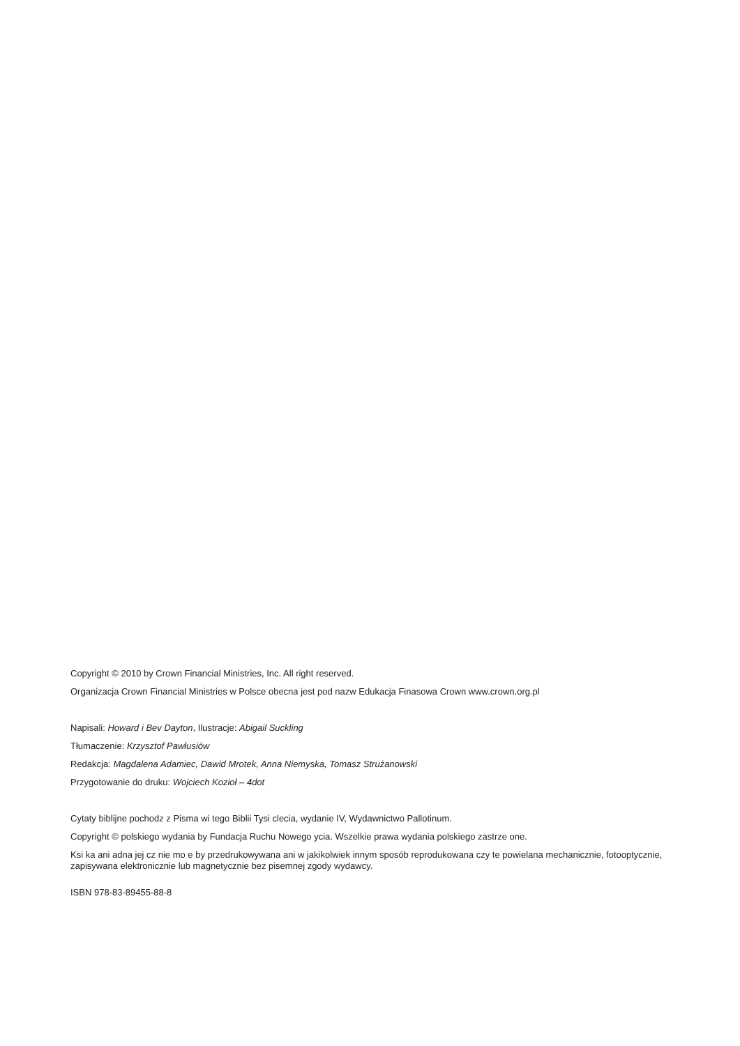Copyright © 2010 by Crown Financial Ministries, Inc. All right reserved.
Organizacja Crown Financial Ministries w Polsce obecna jest pod nazw Edukacja Finasowa Crown www.crown.org.pl
Napisali: Howard i Bev Dayton, Ilustracje: Abigail Suckling
Tłumaczenie: Krzysztof Pawłusiów
Redakcja: Magdalena Adamiec, Dawid Mrotek, Anna Niemyska, Tomasz Strużanowski
Przygotowanie do druku: Wojciech Kozioł – 4dot
Cytaty biblijne pochodz z Pisma wi tego Biblii Tysi clecia, wydanie IV, Wydawnictwo Pallotinum.
Copyright © polskiego wydania by Fundacja Ruchu Nowego ycia. Wszelkie prawa wydania polskiego zastrze one.
Ksi ka ani adna jej cz nie mo e by przedrukowywana ani w jakikolwiek innym sposób reprodukowana czy te powielana mechanicznie, fotooptycznie, zapisywana elektronicznie lub magnetycznie bez pisemnej zgody wydawcy.
ISBN 978-83-89455-88-8